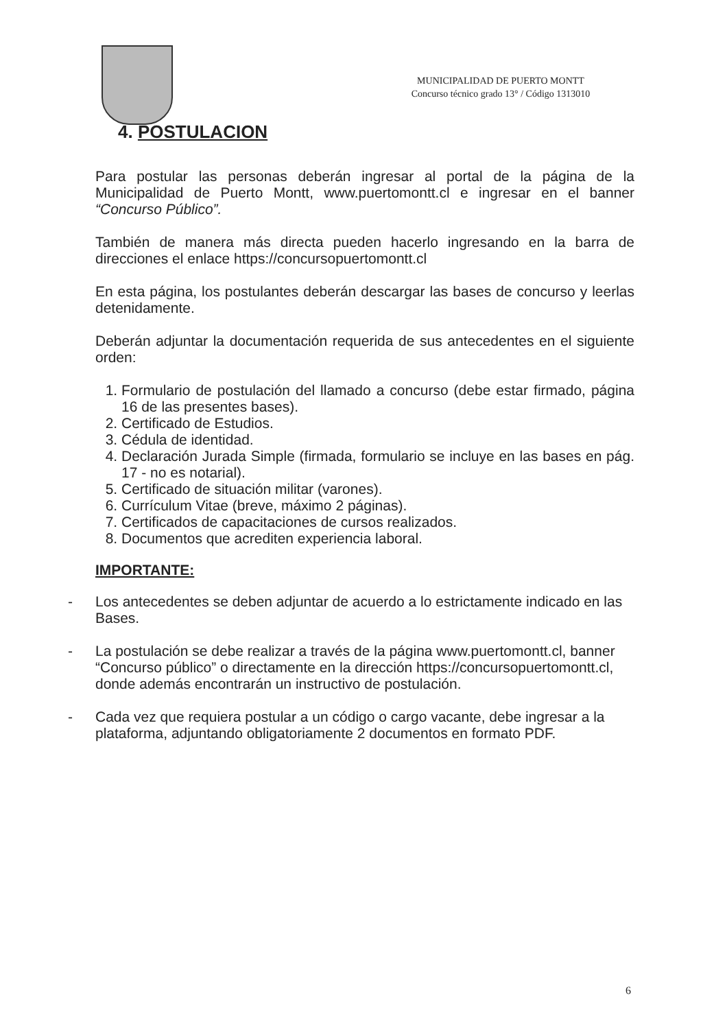MUNICIPALIDAD DE PUERTO MONTT
Concurso técnico grado 13° / Código 1313010
4. POSTULACION
Para postular las personas deberán ingresar al portal de la página de la Municipalidad de Puerto Montt, www.puertomontt.cl e ingresar en el banner “Concurso Público”.
También de manera más directa pueden hacerlo ingresando en la barra de direcciones el enlace https://concursopuertomontt.cl
En esta página, los postulantes deberán descargar las bases de concurso y leerlas detenidamente.
Deberán adjuntar la documentación requerida de sus antecedentes en el siguiente orden:
1. Formulario de postulación del llamado a concurso (debe estar firmado, página 16 de las presentes bases).
2. Certificado de Estudios.
3. Cédula de identidad.
4. Declaración Jurada Simple (firmada, formulario se incluye en las bases en pág. 17 - no es notarial).
5. Certificado de situación militar (varones).
6. Currículum Vitae (breve, máximo 2 páginas).
7. Certificados de capacitaciones de cursos realizados.
8. Documentos que acrediten experiencia laboral.
IMPORTANTE:
- Los antecedentes se deben adjuntar de acuerdo a lo estrictamente indicado en las Bases.
- La postulación se debe realizar a través de la página www.puertomontt.cl, banner “Concurso público” o directamente en la dirección https://concursopuertomontt.cl, donde además encontrarán un instructivo de postulación.
- Cada vez que requiera postular a un código o cargo vacante, debe ingresar a la plataforma, adjuntando obligatoriamente 2 documentos en formato PDF.
6